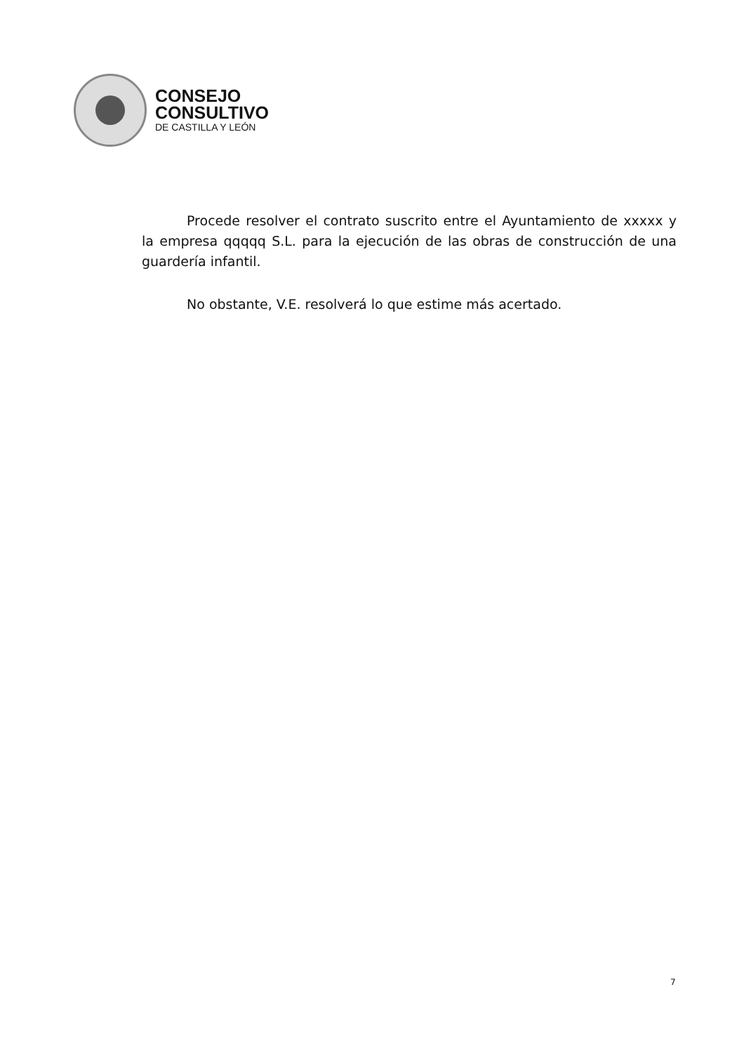CONSEJO
CONSULTIVO
DE CASTILLA Y LEÓN
Procede resolver el contrato suscrito entre el Ayuntamiento de xxxxx y la empresa qqqqq S.L. para la ejecución de las obras de construcción de una guardería infantil.
No obstante, V.E. resolverá lo que estime más acertado.
7